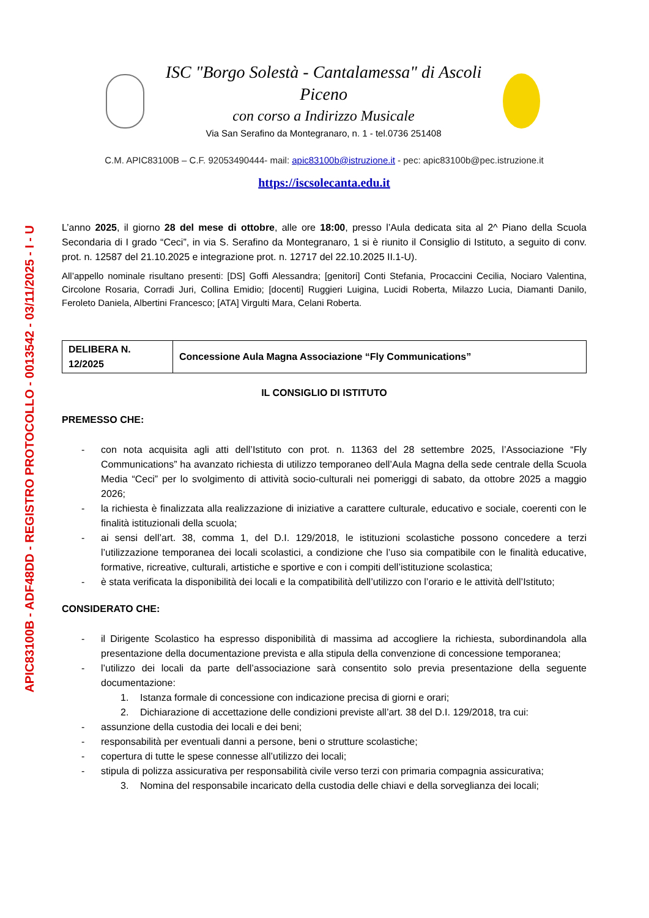APIC83100B - ADF48DD - REGISTRO PROTOCOLLO - 0013542 - 03/11/2025 - I - U
ISC "Borgo Solestà - Cantalamessa" di Ascoli Piceno
con corso a Indirizzo Musicale
Via San Serafino da Montegranaro, n. 1 - tel.0736 251408
C.M. APIC83100B – C.F. 92053490444- mail: apic83100b@istruzione.it - pec: apic83100b@pec.istruzione.it
https://iscsolecanta.edu.it
L’anno 2025, il giorno 28 del mese di ottobre, alle ore 18:00, presso l’Aula dedicata sita al 2^ Piano della Scuola Secondaria di I grado “Ceci”, in via S. Serafino da Montegranaro, 1 si è riunito il Consiglio di Istituto, a seguito di conv. prot. n. 12587 del 21.10.2025 e integrazione prot. n. 12717 del 22.10.2025 II.1-U).
All’appello nominale risultano presenti: [DS] Goffi Alessandra; [genitori] Conti Stefania, Procaccini Cecilia, Nociaro Valentina, Circolone Rosaria, Corradi Juri, Collina Emidio; [docenti] Ruggieri Luigina, Lucidi Roberta, Milazzo Lucia, Diamanti Danilo, Feroleto Daniela, Albertini Francesco; [ATA] Virgulti Mara, Celani Roberta.
| DELIBERA N. 12/2025 | Concessione Aula Magna Associazione “Fly Communications” |
IL CONSIGLIO DI ISTITUTO
PREMESSO CHE:
- con nota acquisita agli atti dell’Istituto con prot. n. 11363 del 28 settembre 2025, l’Associazione “Fly Communications” ha avanzato richiesta di utilizzo temporaneo dell’Aula Magna della sede centrale della Scuola Media “Ceci” per lo svolgimento di attività socio-culturali nei pomeriggi di sabato, da ottobre 2025 a maggio 2026;
- la richiesta è finalizzata alla realizzazione di iniziative a carattere culturale, educativo e sociale, coerenti con le finalità istituzionali della scuola;
- ai sensi dell’art. 38, comma 1, del D.I. 129/2018, le istituzioni scolastiche possono concedere a terzi l’utilizzazione temporanea dei locali scolastici, a condizione che l’uso sia compatibile con le finalità educative, formative, ricreative, culturali, artistiche e sportive e con i compiti dell’istituzione scolastica;
- è stata verificata la disponibilità dei locali e la compatibilità dell’utilizzo con l’orario e le attività dell’Istituto;
CONSIDERATO CHE:
- il Dirigente Scolastico ha espresso disponibilità di massima ad accogliere la richiesta, subordinandola alla presentazione della documentazione prevista e alla stipula della convenzione di concessione temporanea;
- l’utilizzo dei locali da parte dell’associazione sarà consentito solo previa presentazione della seguente documentazione:
1. Istanza formale di concessione con indicazione precisa di giorni e orari;
2. Dichiarazione di accettazione delle condizioni previste all’art. 38 del D.I. 129/2018, tra cui:
- assunzione della custodia dei locali e dei beni;
- responsabilità per eventuali danni a persone, beni o strutture scolastiche;
- copertura di tutte le spese connesse all’utilizzo dei locali;
- stipula di polizza assicurativa per responsabilità civile verso terzi con primaria compagnia assicurativa;
3. Nomina del responsabile incaricato della custodia delle chiavi e della sorveglianza dei locali;